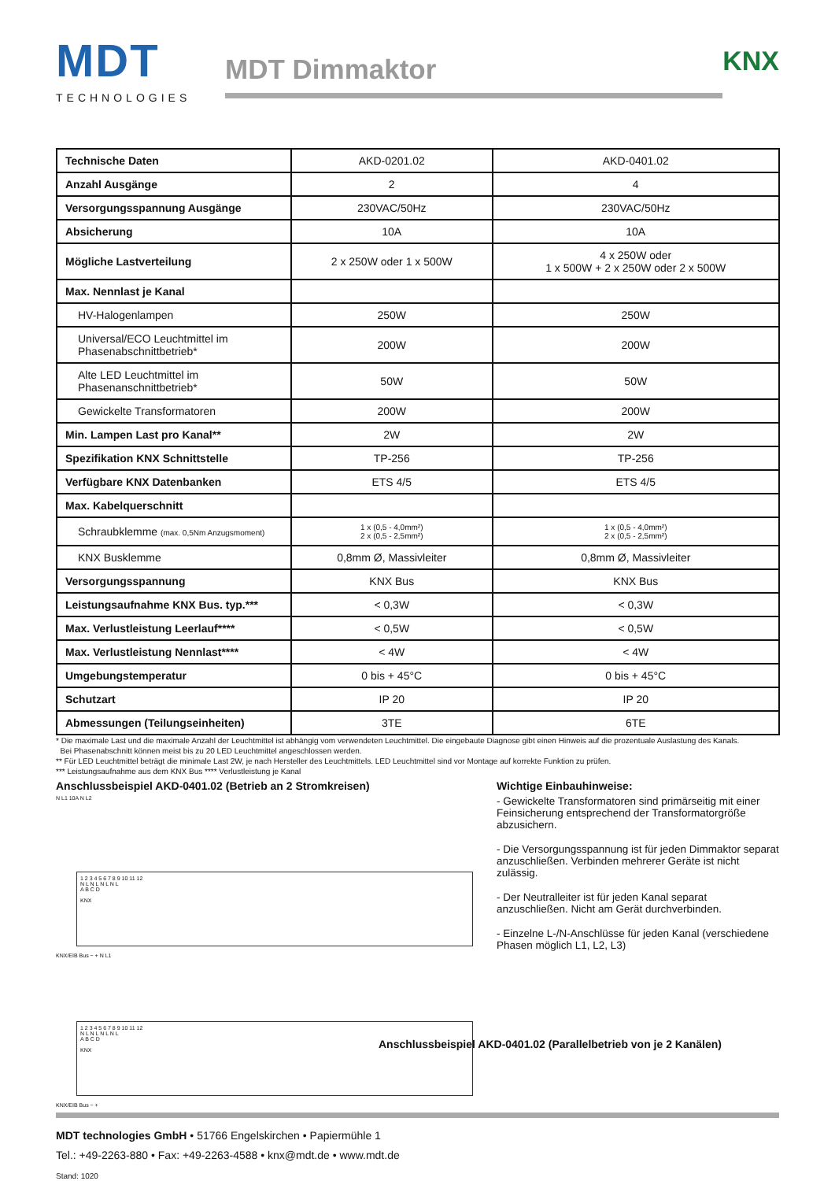MDT
TECHNOLOGIES
MDT Dimmaktor
KNX
| Technische Daten | AKD-0201.02 | AKD-0401.02 |
| Anzahl Ausgänge | 2 | 4 |
| Versorgungsspannung Ausgänge | 230VAC/50Hz | 230VAC/50Hz |
| Absicherung | 10A | 10A |
| Mögliche Lastverteilung | 2 x 250W oder 1 x 500W | 4 x 250W oder 1 x 500W + 2 x 250W oder 2 x 500W |
| Max. Nennlast je Kanal | | |
| HV-Halogenlampen | 250W | 250W |
| Universal/ECO Leuchtmittel im Phasenabschnittbetrieb* | 200W | 200W |
| Alte LED Leuchtmittel im Phasenanschnittbetrieb* | 50W | 50W |
| Gewickelte Transformatoren | 200W | 200W |
| Min. Lampen Last pro Kanal** | 2W | 2W |
| Spezifikation KNX Schnittstelle | TP-256 | TP-256 |
| Verfügbare KNX Datenbanken | ETS 4/5 | ETS 4/5 |
| Max. Kabelquerschnitt | | |
| Schraubklemme (max. 0,5Nm Anzugsmoment) | 1 x (0,5 - 4,0mm²) 2 x (0,5 - 2,5mm²) | 1 x (0,5 - 4,0mm²) 2 x (0,5 - 2,5mm²) |
| KNX Busklemme | 0,8mm Ø, Massivleiter | 0,8mm Ø, Massivleiter |
| Versorgungsspannung | KNX Bus | KNX Bus |
| Leistungsaufnahme KNX Bus. typ.*** | < 0,3W | < 0,3W |
| Max. Verlustleistung Leerlauf**** | < 0,5W | < 0,5W |
| Max. Verlustleistung Nennlast**** | < 4W | < 4W |
| Umgebungstemperatur | 0 bis + 45°C | 0 bis + 45°C |
| Schutzart | IP 20 | IP 20 |
| Abmessungen (Teilungseinheiten) | 3TE | 6TE |
* Die maximale Last und die maximale Anzahl der Leuchtmittel ist abhängig vom verwendeten Leuchtmittel. Die eingebaute Diagnose gibt einen Hinweis auf die prozentuale Auslastung des Kanals.
Bei Phasenabschnitt können meist bis zu 20 LED Leuchtmittel angeschlossen werden.
** Für LED Leuchtmittel beträgt die minimale Last 2W, je nach Hersteller des Leuchtmittels. LED Leuchtmittel sind vor Montage auf korrekte Funktion zu prüfen.
*** Leistungsaufnahme aus dem KNX Bus **** Verlustleistung je Kanal
Anschlussbeispiel AKD-0401.02 (Betrieb an 2 Stromkreisen)
N L1 10A N L2
1 2 3 4 5 6 7 8 9 10 11 12
N L N L N L N L
A B C D
KNX
KNX/EIB Bus − + N L1
1 2 3 4 5 6 7 8 9 10 11 12
N L N L N L N L
A B C D
KNX
KNX/EIB Bus − +
Wichtige Einbauhinweise:
- Gewickelte Transformatoren sind primärseitig mit einer Feinsicherung entsprechend der Transformatorgröße abzusichern.
- Die Versorgungsspannung ist für jeden Dimmaktor separat anzuschließen. Verbinden mehrerer Geräte ist nicht zulässig.
- Der Neutralleiter ist für jeden Kanal separat anzuschließen. Nicht am Gerät durchverbinden.
- Einzelne L-/N-Anschlüsse für jeden Kanal (verschiedene Phasen möglich L1, L2, L3)
Anschlussbeispiel AKD-0401.02 (Parallelbetrieb von je 2 Kanälen)
MDT technologies GmbH • 51766 Engelskirchen • Papiermühle 1
Tel.: +49-2263-880 • Fax: +49-2263-4588 • knx@mdt.de • www.mdt.de
Stand: 1020